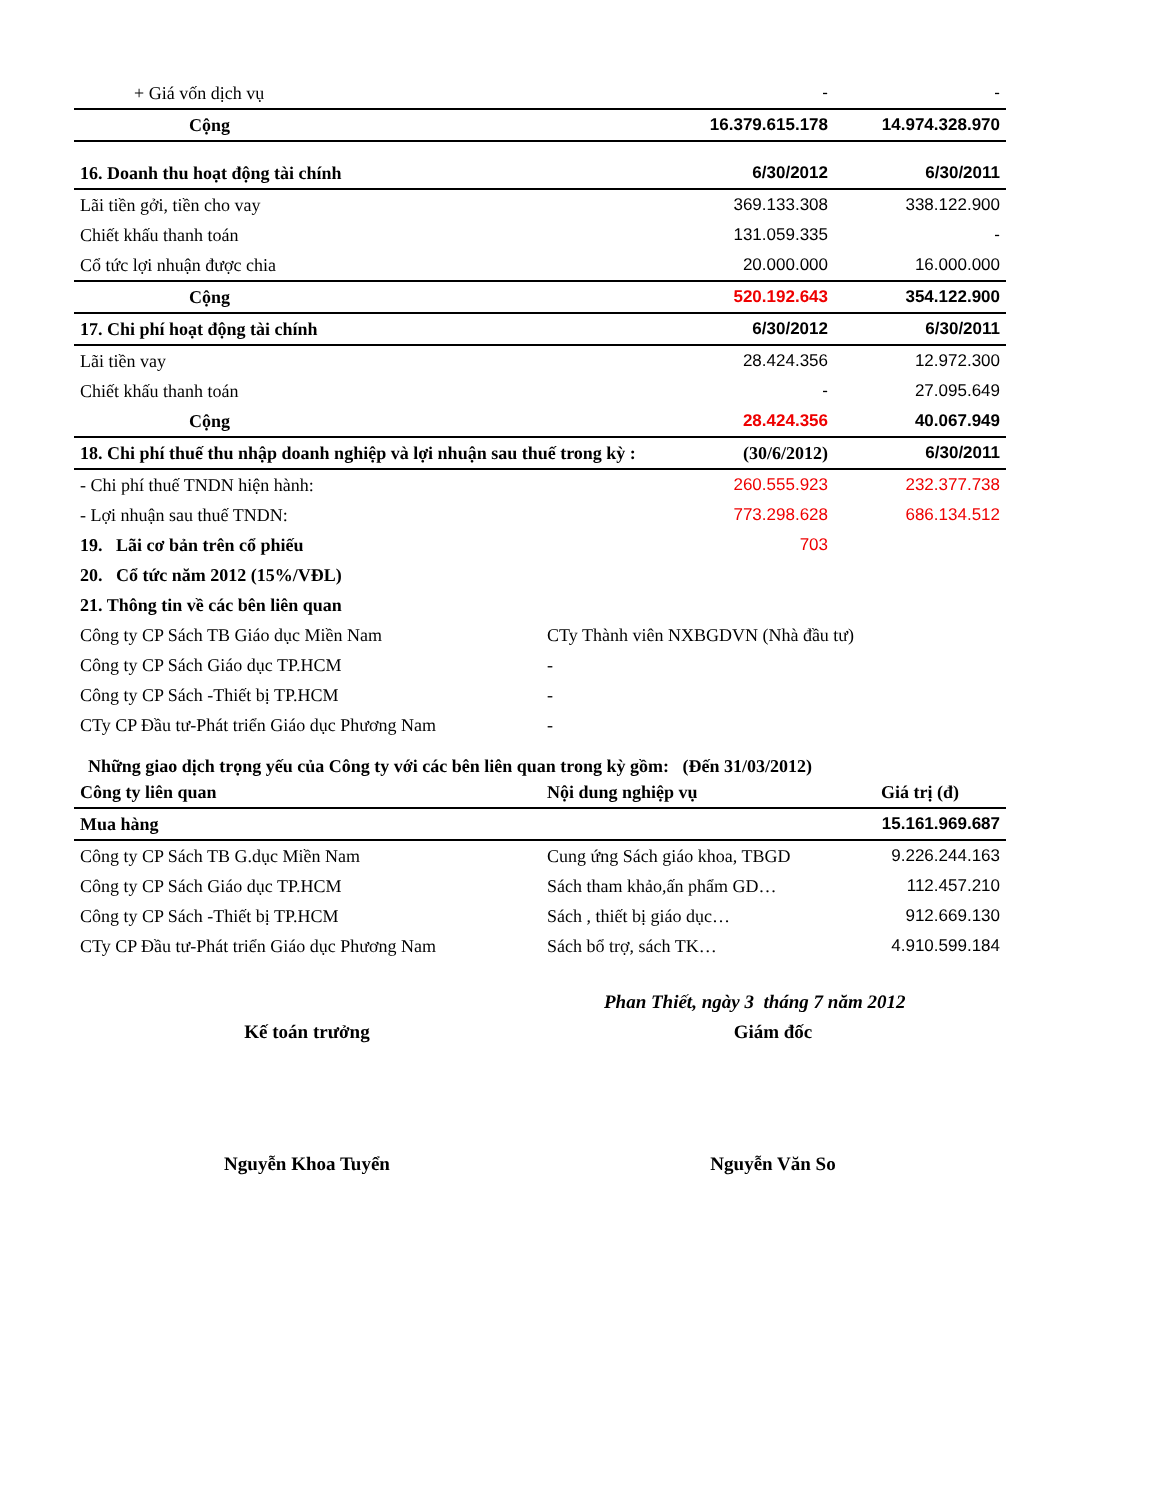| + Giá vốn dịch vụ | - | - |
| Cộng | 16.379.615.178 | 14.974.328.970 |
| 16. Doanh thu hoạt động tài chính | 6/30/2012 | 6/30/2011 |
| Lãi tiền gởi, tiền cho vay | 369.133.308 | 338.122.900 |
| Chiết khấu thanh toán | 131.059.335 | - |
| Cổ tức lợi nhuận được chia | 20.000.000 | 16.000.000 |
| Cộng | 520.192.643 | 354.122.900 |
| 17. Chi phí hoạt động tài chính | 6/30/2012 | 6/30/2011 |
| Lãi tiền vay | 28.424.356 | 12.972.300 |
| Chiết khấu thanh toán | - | 27.095.649 |
| Cộng | 28.424.356 | 40.067.949 |
| 18. Chi phí thuế thu nhập doanh nghiệp và lợi nhuận sau thuế trong kỳ : | (30/6/2012) | 6/30/2011 |
| - Chi phí thuế TNDN hiện hành: | 260.555.923 | 232.377.738 |
| - Lợi nhuận sau thuế TNDN: | 773.298.628 | 686.134.512 |
| 19. Lãi cơ bản trên cổ phiếu | 703 | |
| 20. Cổ tức năm 2012 (15%/VĐL) | | |
| 21. Thông tin về các bên liên quan | |
| Công ty CP Sách TB Giáo dục Miền Nam | CTy Thành viên NXBGDVN (Nhà đầu tư) |
| Công ty CP Sách Giáo dục TP.HCM | - |
| Công ty CP Sách -Thiết bị TP.HCM | - |
| CTy CP Đầu tư-Phát triển Giáo dục Phương Nam | - |
Những giao dịch trọng yếu của Công ty với các bên liên quan trong kỳ gồm: (Đến 31/03/2012)
| Công ty liên quan | Nội dung nghiệp vụ | Giá trị (đ) |
| --- | --- | --- |
| Mua hàng | | 15.161.969.687 |
| Công ty CP Sách TB G.dục Miền Nam | Cung ứng Sách giáo khoa, TBGD | 9.226.244.163 |
| Công ty CP Sách Giáo dục TP.HCM | Sách tham khảo,ấn phẩm GD… | 112.457.210 |
| Công ty CP Sách -Thiết bị TP.HCM | Sách , thiết bị giáo dục… | 912.669.130 |
| CTy CP Đầu tư-Phát triển Giáo dục Phương Nam | Sách bổ trợ, sách TK… | 4.910.599.184 |
Phan Thiết, ngày 3 tháng 7 năm 2012
Kế toán trưởng Giám đốc
Nguyễn Khoa Tuyển Nguyễn Văn So